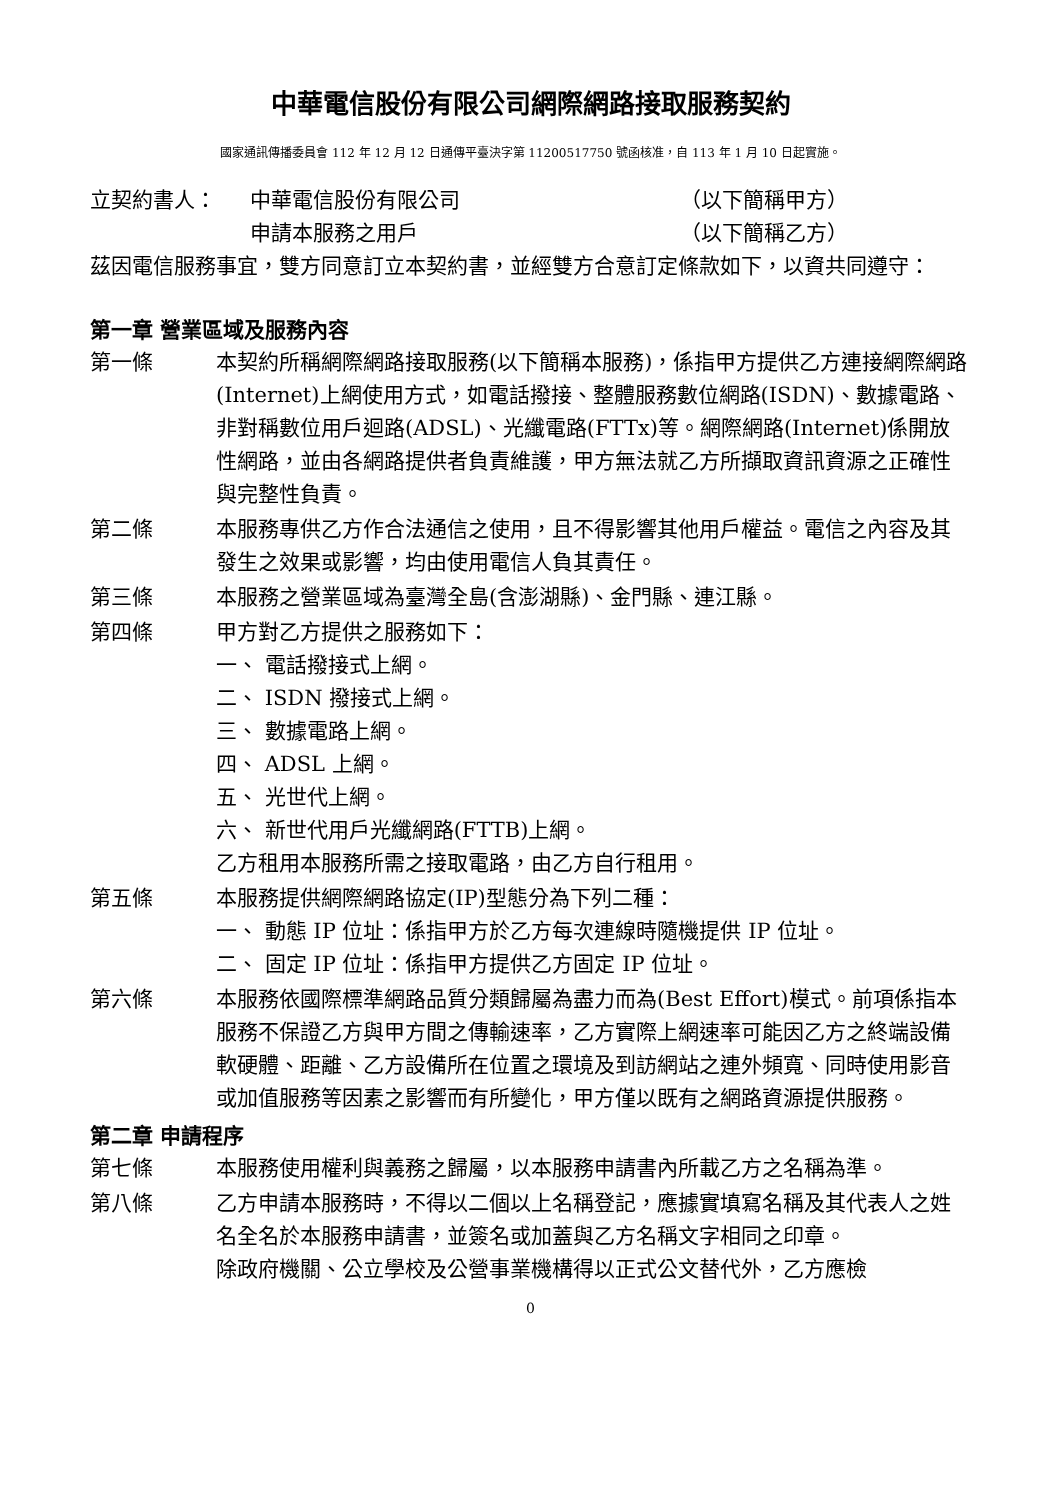中華電信股份有限公司網際網路接取服務契約
國家通訊傳播委員會 112 年 12 月 12 日通傳平臺決字第 11200517750 號函核准，自 113 年 1 月 10 日起實施。
立契約書人： 中華電信股份有限公司 （以下簡稱甲方）
申請本服務之用戶 （以下簡稱乙方）
茲因電信服務事宜，雙方同意訂立本契約書，並經雙方合意訂定條款如下，以資共同遵守：
第一章 營業區域及服務內容
第一條 本契約所稱網際網路接取服務(以下簡稱本服務)，係指甲方提供乙方連接網際網路(Internet)上網使用方式，如電話撥接、整體服務數位網路(ISDN)、數據電路、非對稱數位用戶迴路(ADSL)、光纖電路(FTTx)等。網際網路(Internet)係開放性網路，並由各網路提供者負責維護，甲方無法就乙方所擷取資訊資源之正確性與完整性負責。
第二條 本服務專供乙方作合法通信之使用，且不得影響其他用戶權益。電信之內容及其發生之效果或影響，均由使用電信人負其責任。
第三條 本服務之營業區域為臺灣全島(含澎湖縣)、金門縣、連江縣。
第四條 甲方對乙方提供之服務如下：
一、 電話撥接式上網。
二、 ISDN 撥接式上網。
三、 數據電路上網。
四、 ADSL 上網。
五、 光世代上網。
六、 新世代用戶光纖網路(FTTB)上網。
乙方租用本服務所需之接取電路，由乙方自行租用。
第五條 本服務提供網際網路協定(IP)型態分為下列二種：
一、 動態 IP 位址：係指甲方於乙方每次連線時隨機提供 IP 位址。
二、 固定 IP 位址：係指甲方提供乙方固定 IP 位址。
第六條 本服務依國際標準網路品質分類歸屬為盡力而為(Best Effort)模式。前項係指本服務不保證乙方與甲方間之傳輸速率，乙方實際上網速率可能因乙方之終端設備軟硬體、距離、乙方設備所在位置之環境及到訪網站之連外頻寬、同時使用影音或加值服務等因素之影響而有所變化，甲方僅以既有之網路資源提供服務。
第二章 申請程序
第七條 本服務使用權利與義務之歸屬，以本服務申請書內所載乙方之名稱為準。
第八條 乙方申請本服務時，不得以二個以上名稱登記，應據實填寫名稱及其代表人之姓名全名於本服務申請書，並簽名或加蓋與乙方名稱文字相同之印章。
除政府機關、公立學校及公營事業機構得以正式公文替代外，乙方應檢
0